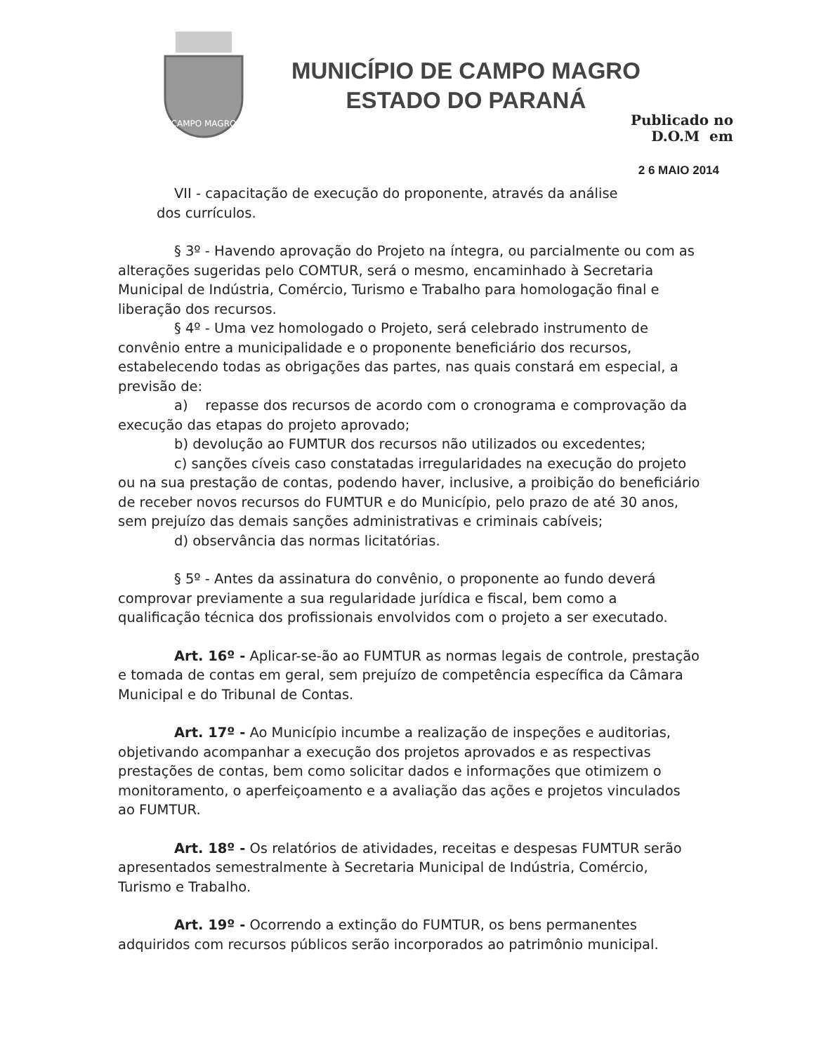CAMPO MAGRO
MUNICÍPIO DE CAMPO MAGRO
ESTADO DO PARANÁ
Publicado no
D.O.M em
2 6 MAIO 2014
VII - capacitação de execução do proponente, através da análise
dos currículos.
§ 3º - Havendo aprovação do Projeto na íntegra, ou parcialmente ou com as alterações sugeridas pelo COMTUR, será o mesmo, encaminhado à Secretaria Municipal de Indústria, Comércio, Turismo e Trabalho para homologação final e liberação dos recursos.
§ 4º - Uma vez homologado o Projeto, será celebrado instrumento de convênio entre a municipalidade e o proponente beneficiário dos recursos, estabelecendo todas as obrigações das partes, nas quais constará em especial, a previsão de:
a) repasse dos recursos de acordo com o cronograma e comprovação da execução das etapas do projeto aprovado;
b) devolução ao FUMTUR dos recursos não utilizados ou excedentes;
c) sanções cíveis caso constatadas irregularidades na execução do projeto ou na sua prestação de contas, podendo haver, inclusive, a proibição do beneficiário de receber novos recursos do FUMTUR e do Município, pelo prazo de até 30 anos, sem prejuízo das demais sanções administrativas e criminais cabíveis;
d) observância das normas licitatórias.
§ 5º - Antes da assinatura do convênio, o proponente ao fundo deverá comprovar previamente a sua regularidade jurídica e fiscal, bem como a qualificação técnica dos profissionais envolvidos com o projeto a ser executado.
Art. 16º - Aplicar-se-ão ao FUMTUR as normas legais de controle, prestação e tomada de contas em geral, sem prejuízo de competência específica da Câmara Municipal e do Tribunal de Contas.
Art. 17º - Ao Município incumbe a realização de inspeções e auditorias, objetivando acompanhar a execução dos projetos aprovados e as respectivas prestações de contas, bem como solicitar dados e informações que otimizem o monitoramento, o aperfeiçoamento e a avaliação das ações e projetos vinculados ao FUMTUR.
Art. 18º - Os relatórios de atividades, receitas e despesas FUMTUR serão apresentados semestralmente à Secretaria Municipal de Indústria, Comércio, Turismo e Trabalho.
Art. 19º - Ocorrendo a extinção do FUMTUR, os bens permanentes adquiridos com recursos públicos serão incorporados ao patrimônio municipal.